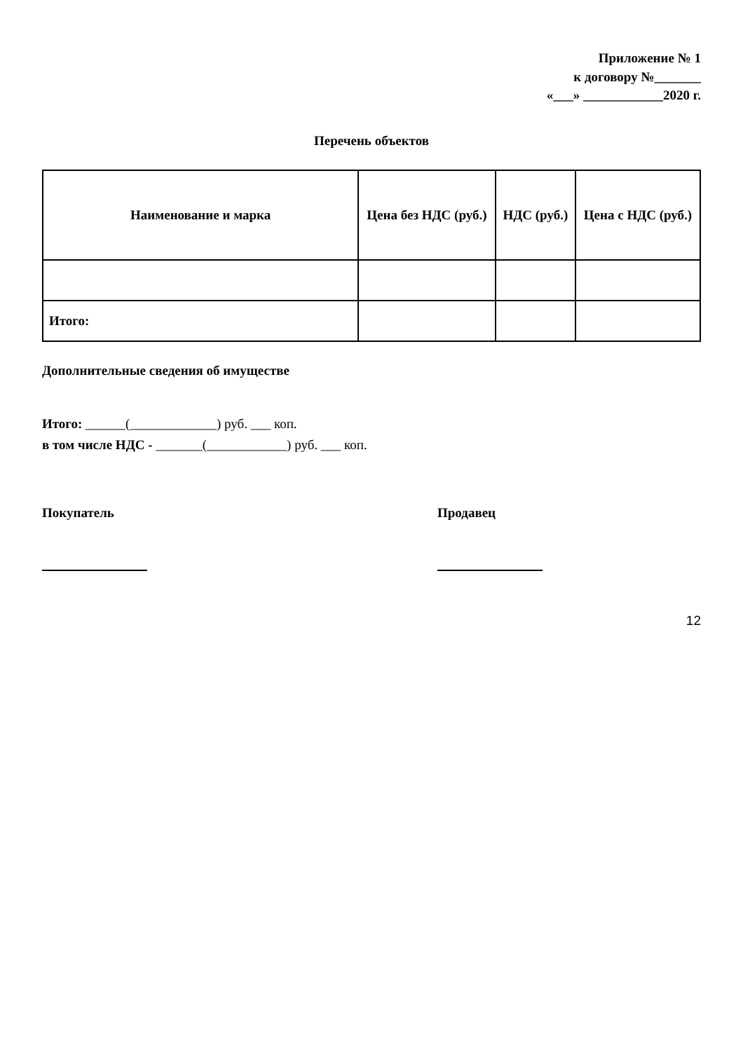Приложение № 1
к договору №_______
«___» ____________2020 г.
Перечень объектов
| Наименование и марка | Цена без НДС (руб.) | НДС (руб.) | Цена с НДС (руб.) |
| --- | --- | --- | --- |
| Итого: | | | |
Дополнительные сведения об имуществе
Итого: ______(_____________) руб. ___ коп.
в том числе НДС - _______(____________) руб. ___ коп.
Покупатель Продавец
12